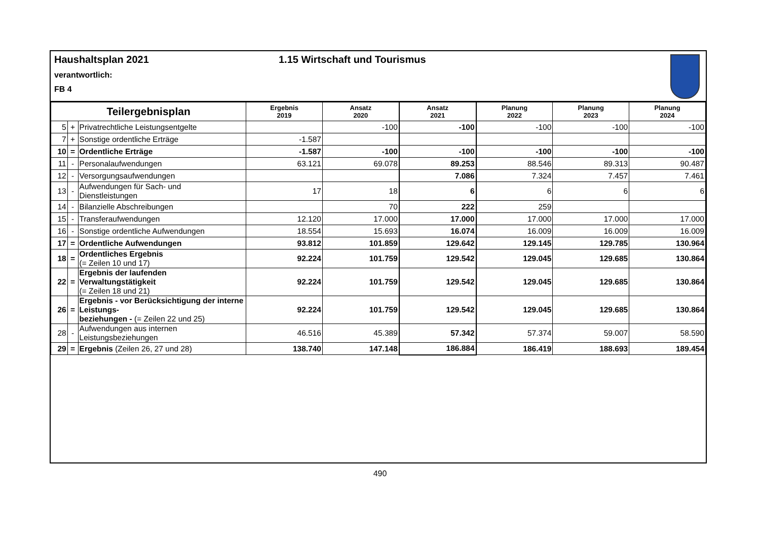Haushaltsplan 2021 1.15 Wirtschaft und Tourismus
verantwortlich:
FB 4
| Teilergebnisplan | | | Ergebnis 2019 | Ansatz 2020 | Ansatz 2021 | Planung 2022 | Planung 2023 | Planung 2024 |
| --- | --- | --- | --- | --- | --- | --- | --- | --- |
| 5 | + | Privatrechtliche Leistungsentgelte | | -100 | -100 | -100 | -100 | -100 |
| 7 | + | Sonstige ordentliche Erträge | -1.587 | | | | | |
| 10 | = | Ordentliche Erträge | -1.587 | -100 | -100 | -100 | -100 | -100 |
| 11 | - | Personalaufwendungen | 63.121 | 69.078 | 89.253 | 88.546 | 89.313 | 90.487 |
| 12 | - | Versorgungsaufwendungen | | | 7.086 | 7.324 | 7.457 | 7.461 |
| 13 | - | Aufwendungen für Sach- und Dienstleistungen | 17 | 18 | 6 | 6 | 6 | 6 |
| 14 | - | Bilanzielle Abschreibungen | | 70 | 222 | 259 | | |
| 15 | - | Transferaufwendungen | 12.120 | 17.000 | 17.000 | 17.000 | 17.000 | 17.000 |
| 16 | - | Sonstige ordentliche Aufwendungen | 18.554 | 15.693 | 16.074 | 16.009 | 16.009 | 16.009 |
| 17 | = | Ordentliche Aufwendungen | 93.812 | 101.859 | 129.642 | 129.145 | 129.785 | 130.964 |
| 18 | = | Ordentliches Ergebnis (= Zeilen 10 und 17) | 92.224 | 101.759 | 129.542 | 129.045 | 129.685 | 130.864 |
| 22 | = | Ergebnis der laufenden Verwaltungstätigkeit (= Zeilen 18 und 21) | 92.224 | 101.759 | 129.542 | 129.045 | 129.685 | 130.864 |
| 26 | = | Ergebnis - vor Berücksichtigung der interne Leistungs- beziehungen - (= Zeilen 22 und 25) | 92.224 | 101.759 | 129.542 | 129.045 | 129.685 | 130.864 |
| 28 | - | Aufwendungen aus internen Leistungsbeziehungen | 46.516 | 45.389 | 57.342 | 57.374 | 59.007 | 58.590 |
| 29 | = | Ergebnis (Zeilen 26, 27 und 28) | 138.740 | 147.148 | 186.884 | 186.419 | 188.693 | 189.454 |
490